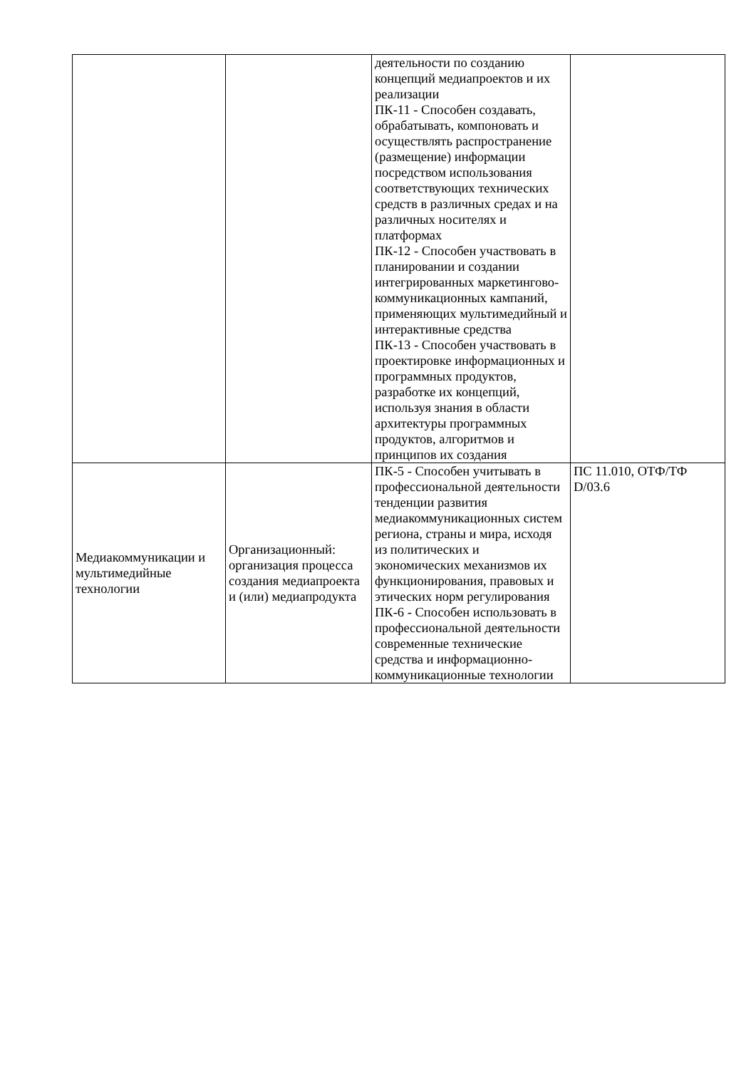| | | деятельности по созданию концепций медиапроектов и их реализации ПК-11 - Способен создавать, обрабатывать, компоновать и осуществлять распространение (размещение) информации посредством использования соответствующих технических средств в различных средах и на различных носителях и платформах ПК-12 - Способен участвовать в планировании и создании интегрированных маркетингово-коммуникационных кампаний, применяющих мультимедийный и интерактивные средства ПК-13 - Способен участвовать в проектировке информационных и программных продуктов, разработке их концепций, используя знания в области архитектуры программных продуктов, алгоритмов и принципов их создания | |
| Медиакоммуникации и мультимедийные технологии | Организационный: организация процесса создания медиапроекта и (или) медиапродукта | ПК-5 - Способен учитывать в профессиональной деятельности тенденции развития медиакоммуникационных систем региона, страны и мира, исходя из политических и экономических механизмов их функционирования, правовых и этических норм регулирования ПК-6 - Способен использовать в профессиональной деятельности современные технические средства и информационно-коммуникационные технологии | ПС 11.010, ОТФ/ТФ D/03.6 |